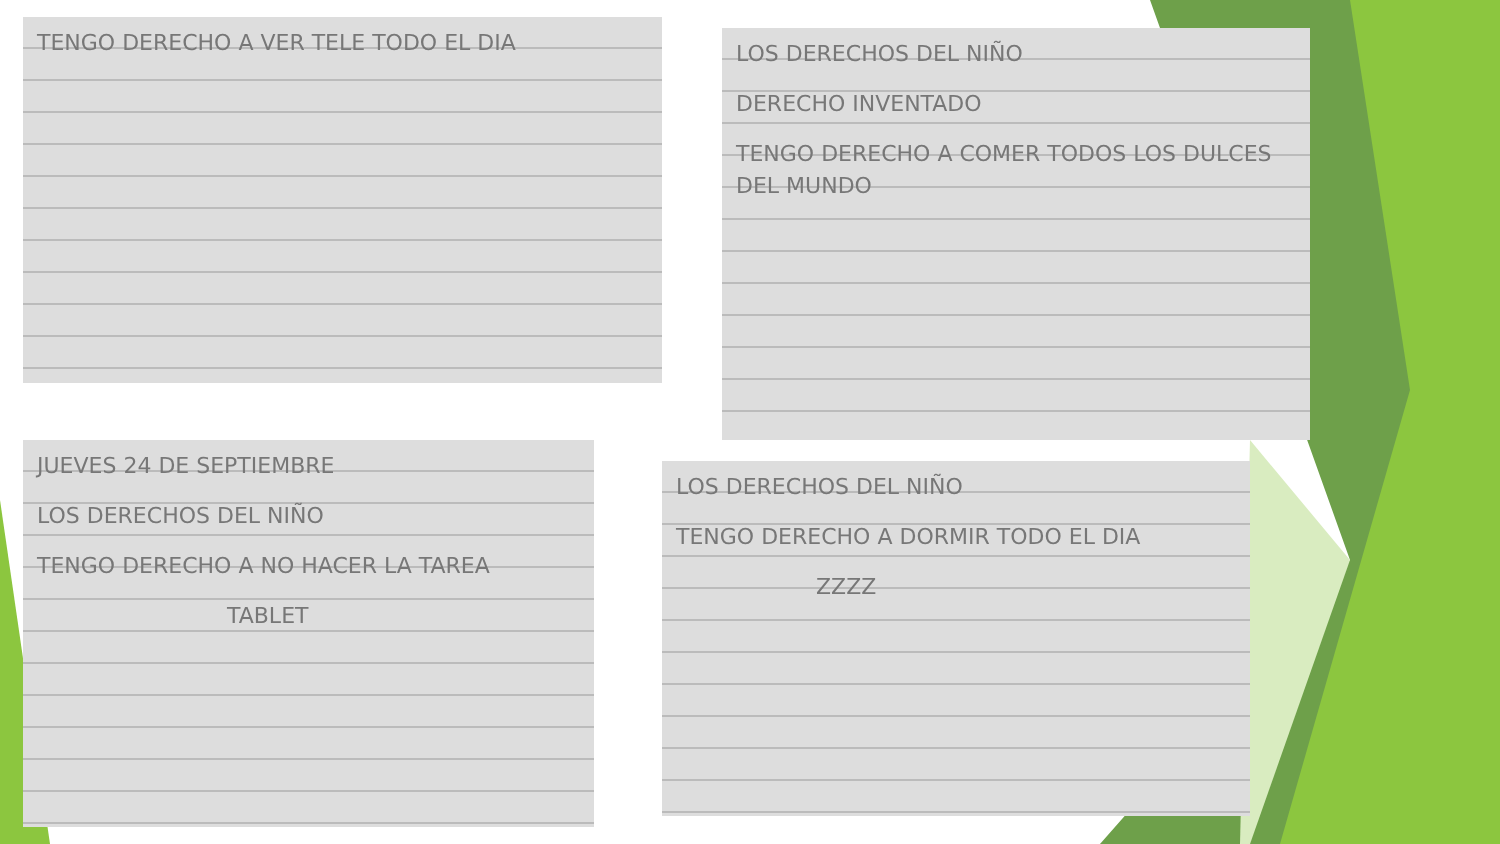TENGO DERECHO A VER TELE TODO EL DIA
LOS DERECHOS DEL NIÑO
DERECHO INVENTADO
TENGO DERECHO A COMER TODOS LOS DULCES DEL MUNDO
JUEVES 24 DE SEPTIEMBRE
LOS DERECHOS DEL NIÑO
TENGO DERECHO A NO HACER LA TAREA
TABLET
LOS DERECHOS DEL NIÑO
TENGO DERECHO A DORMIR TODO EL DIA
ZZZZ